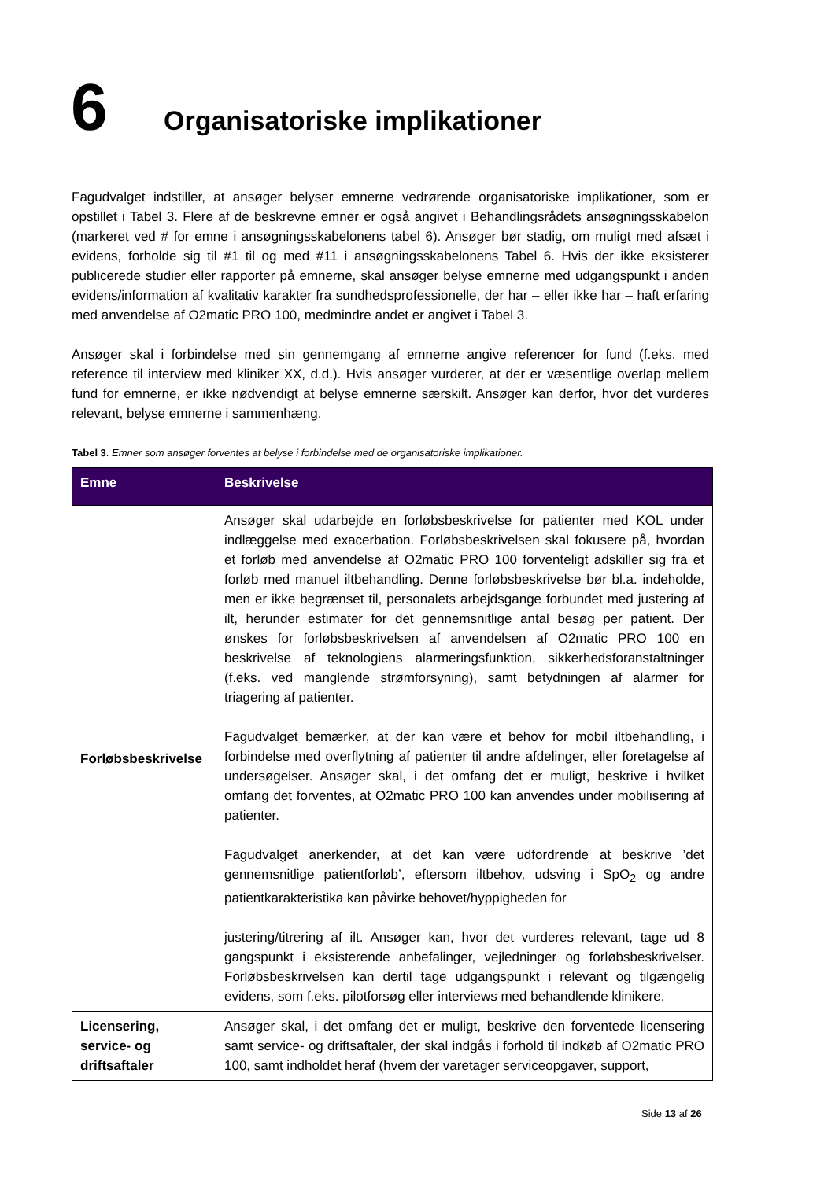6 Organisatoriske implikationer
Fagudvalget indstiller, at ansøger belyser emnerne vedrørende organisatoriske implikationer, som er opstillet i Tabel 3. Flere af de beskrevne emner er også angivet i Behandlingsrådets ansøgningsskabelon (markeret ved # for emne i ansøgningsskabelonens tabel 6). Ansøger bør stadig, om muligt med afsæt i evidens, forholde sig til #1 til og med #11 i ansøgningsskabelonens Tabel 6. Hvis der ikke eksisterer publicerede studier eller rapporter på emnerne, skal ansøger belyse emnerne med udgangspunkt i anden evidens/information af kvalitativ karakter fra sundhedsprofessionelle, der har – eller ikke har – haft erfaring med anvendelse af O2matic PRO 100, medmindre andet er angivet i Tabel 3.
Ansøger skal i forbindelse med sin gennemgang af emnerne angive referencer for fund (f.eks. med reference til interview med kliniker XX, d.d.). Hvis ansøger vurderer, at der er væsentlige overlap mellem fund for emnerne, er ikke nødvendigt at belyse emnerne særskilt. Ansøger kan derfor, hvor det vurderes relevant, belyse emnerne i sammenhæng.
Tabel 3. Emner som ansøger forventes at belyse i forbindelse med de organisatoriske implikationer.
| Emne | Beskrivelse |
| --- | --- |
| Forløbsbeskrivelse | Ansøger skal udarbejde en forløbsbeskrivelse for patienter med KOL under indlæggelse med exacerbation. Forløbsbeskrivelsen skal fokusere på, hvordan et forløb med anvendelse af O2matic PRO 100 forventeligt adskiller sig fra et forløb med manuel iltbehandling. Denne forløbsbeskrivelse bør bl.a. indeholde, men er ikke begrænset til, personalets arbejdsgange forbundet med justering af ilt, herunder estimater for det gennemsnitlige antal besøg per patient. Der ønskes for forløbsbeskrivelsen af anvendelsen af O2matic PRO 100 en beskrivelse af teknologiens alarmeringsfunktion, sikkerhedsforanstaltninger (f.eks. ved manglende strømforsyning), samt betydningen af alarmer for triagering af patienter. Fagudvalget bemærker, at der kan være et behov for mobil iltbehandling, i forbindelse med overflytning af patienter til andre afdelinger, eller foretagelse af undersøgelser. Ansøger skal, i det omfang det er muligt, beskrive i hvilket omfang det forventes, at O2matic PRO 100 kan anvendes under mobilisering af patienter. Fagudvalget anerkender, at det kan være udfordrende at beskrive ’det gennemsnitlige patientforløb’, eftersom iltbehov, udsving i SpO<sub>2</sub> og andre patientkarakteristika kan påvirke behovet/hyppigheden for justering/titrering af ilt. Ansøger kan, hvor det vurderes relevant, tage ud 8 gangspunkt i eksisterende anbefalinger, vejledninger og forløbsbeskrivelser. Forløbsbeskrivelsen kan dertil tage udgangspunkt i relevant og tilgængelig evidens, som f.eks. pilotforsøg eller interviews med behandlende klinikere. |
| Licensering, service- og driftsaftaler | Ansøger skal, i det omfang det er muligt, beskrive den forventede licensering samt service- og driftsaftaler, der skal indgås i forhold til indkøb af O2matic PRO 100, samt indholdet heraf (hvem der varetager serviceopgaver, support, |
Side 13 af 26